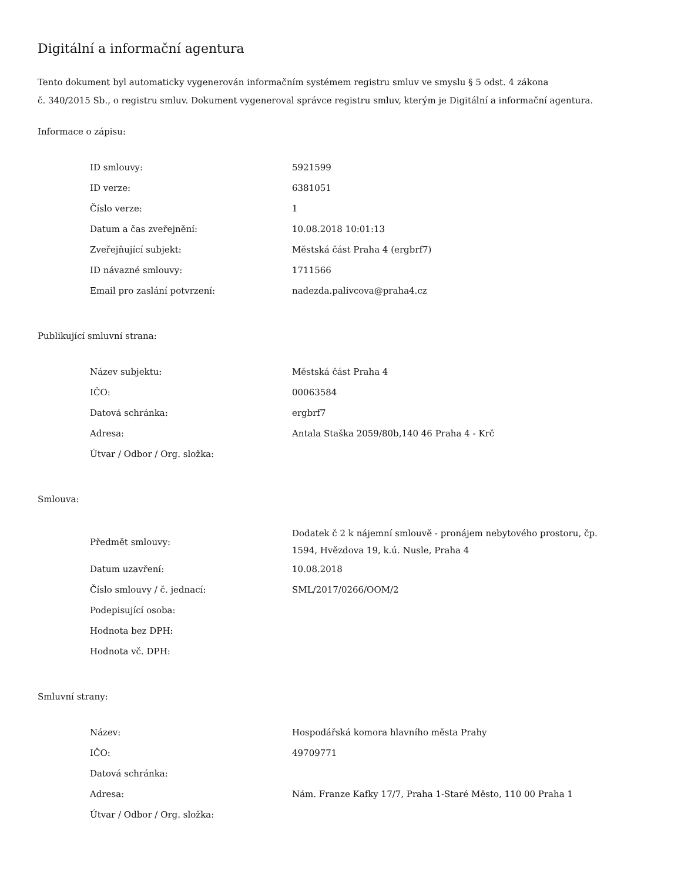Digitální a informační agentura
Tento dokument byl automaticky vygenerován informačním systémem registru smluv ve smyslu § 5 odst. 4 zákona
č. 340/2015 Sb., o registru smluv. Dokument vygeneroval správce registru smluv, kterým je Digitální a informační agentura.
Informace o zápisu:
| ID smlouvy: | 5921599 |
| ID verze: | 6381051 |
| Číslo verze: | 1 |
| Datum a čas zveřejnění: | 10.08.2018 10:01:13 |
| Zveřejňující subjekt: | Městská část Praha 4 (ergbrf7) |
| ID návazné smlouvy: | 1711566 |
| Email pro zaslání potvrzení: | nadezda.palivcova@praha4.cz |
Publikující smluvní strana:
| Název subjektu: | Městská část Praha 4 |
| IČO: | 00063584 |
| Datová schránka: | ergbrf7 |
| Adresa: | Antala Staška 2059/80b,140 46 Praha 4 - Krč |
| Útvar / Odbor / Org. složka: | |
Smlouva:
| Předmět smlouvy: | Dodatek č 2 k nájemní smlouvě - pronájem nebytového prostoru, čp. 1594, Hvězdova 19, k.ú. Nusle, Praha 4 |
| Datum uzavření: | 10.08.2018 |
| Číslo smlouvy / č. jednací: | SML/2017/0266/OOM/2 |
| Podepisující osoba: | |
| Hodnota bez DPH: | |
| Hodnota vč. DPH: | |
Smluvní strany:
| Název: | Hospodářská komora hlavního města Prahy |
| IČO: | 49709771 |
| Datová schránka: | |
| Adresa: | Nám. Franze Kafky 17/7, Praha 1-Staré Město, 110 00 Praha 1 |
| Útvar / Odbor / Org. složka: | |